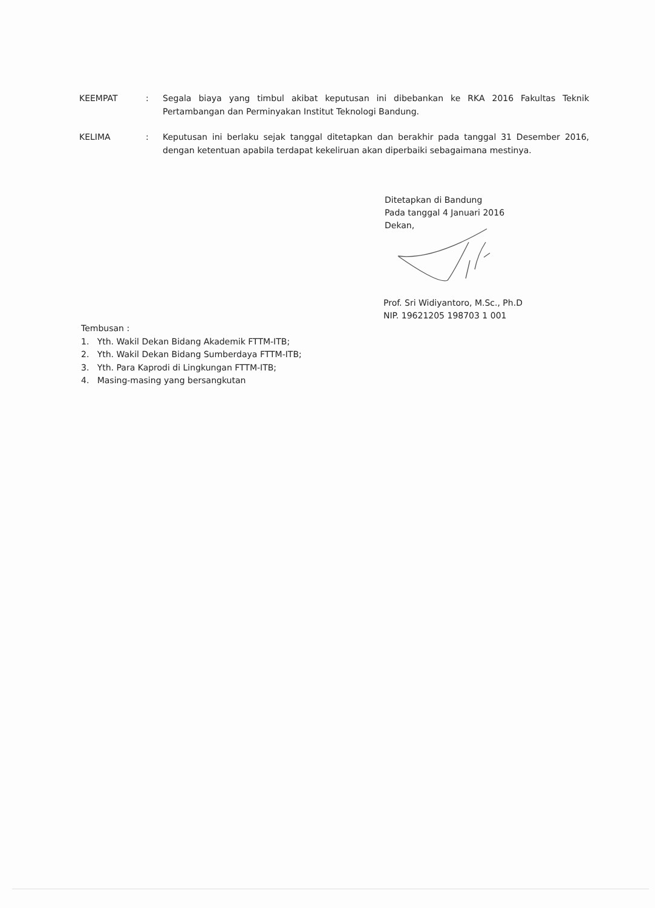KEEMPAT : Segala biaya yang timbul akibat keputusan ini dibebankan ke RKA 2016 Fakultas Teknik Pertambangan dan Perminyakan Institut Teknologi Bandung.
KELIMA : Keputusan ini berlaku sejak tanggal ditetapkan dan berakhir pada tanggal 31 Desember 2016, dengan ketentuan apabila terdapat kekeliruan akan diperbaiki sebagaimana mestinya.
Ditetapkan di Bandung
Pada tanggal 4 Januari 2016
Dekan,
Prof. Sri Widiyantoro, M.Sc., Ph.D
NIP. 19621205 198703 1 001
Tembusan :
1. Yth. Wakil Dekan Bidang Akademik FTTM-ITB;
2. Yth. Wakil Dekan Bidang Sumberdaya FTTM-ITB;
3. Yth. Para Kaprodi di Lingkungan FTTM-ITB;
4. Masing-masing yang bersangkutan